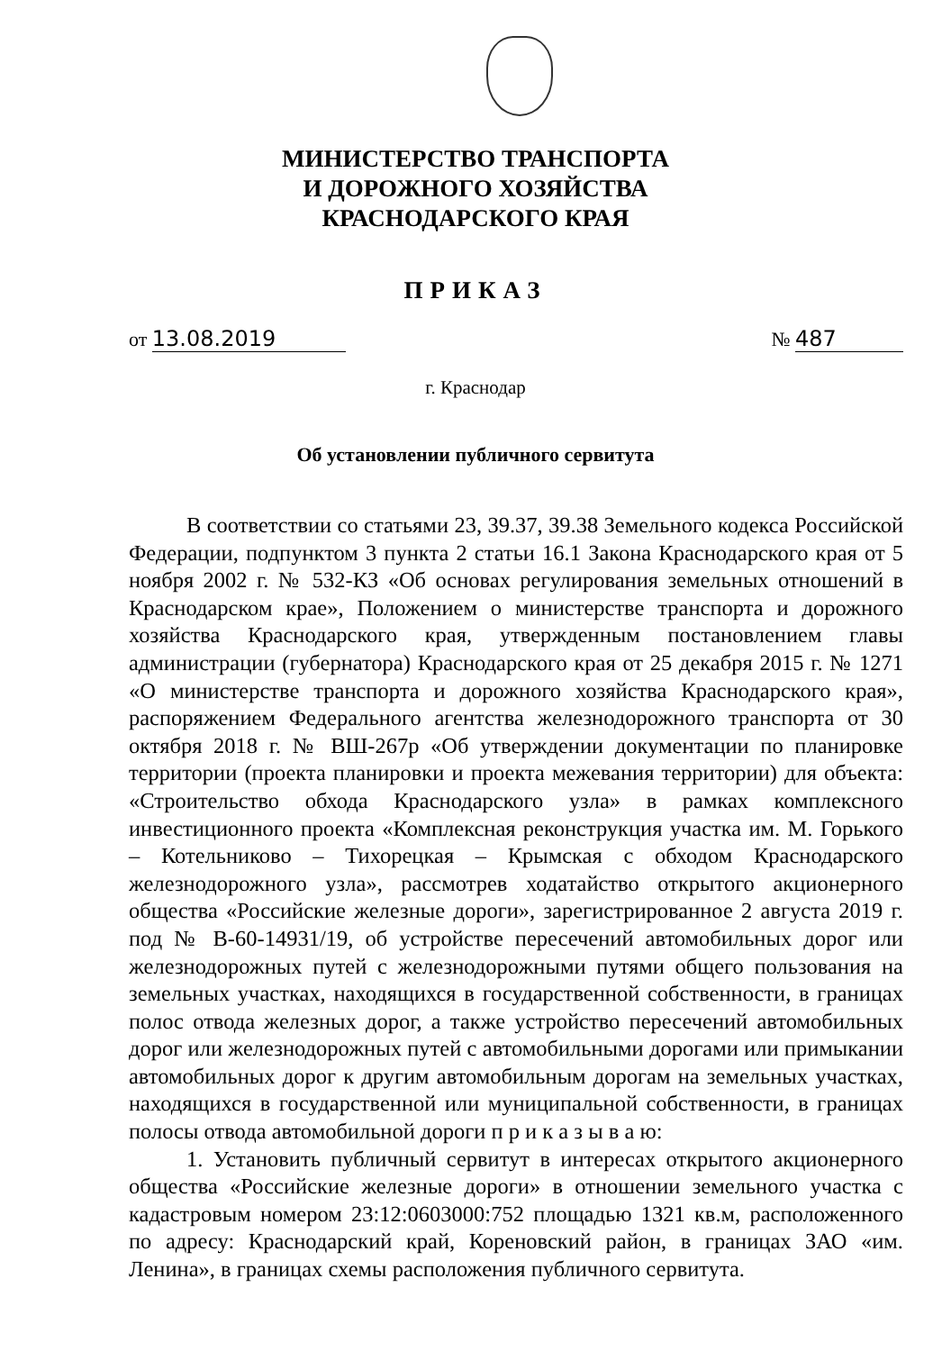МИНИСТЕРСТВО ТРАНСПОРТА
И ДОРОЖНОГО ХОЗЯЙСТВА
КРАСНОДАРСКОГО КРАЯ
ПРИКАЗ
от 13.08.2019 № 487
г. Краснодар
Об установлении публичного сервитута
В соответствии со статьями 23, 39.37, 39.38 Земельного кодекса Российской Федерации, подпунктом 3 пункта 2 статьи 16.1 Закона Краснодарского края от 5 ноября 2002 г. № 532-КЗ «Об основах регулирования земельных отношений в Краснодарском крае», Положением о министерстве транспорта и дорожного хозяйства Краснодарского края, утвержденным постановлением главы администрации (губернатора) Краснодарского края от 25 декабря 2015 г. № 1271 «О министерстве транспорта и дорожного хозяйства Краснодарского края», распоряжением Федерального агентства железнодорожного транспорта от 30 октября 2018 г. № ВШ-267р «Об утверждении документации по планировке территории (проекта планировки и проекта межевания территории) для объекта: «Строительство обхода Краснодарского узла» в рамках комплексного инвестиционного проекта «Комплексная реконструкция участка им. М. Горького – Котельниково – Тихорецкая – Крымская с обходом Краснодарского железнодорожного узла», рассмотрев ходатайство открытого акционерного общества «Российские железные дороги», зарегистрированное 2 августа 2019 г. под № В-60-14931/19, об устройстве пересечений автомобильных дорог или железнодорожных путей с железнодорожными путями общего пользования на земельных участках, находящихся в государственной собственности, в границах полос отвода железных дорог, а также устройство пересечений автомобильных дорог или железнодорожных путей с автомобильными дорогами или примыкании автомобильных дорог к другим автомобильным дорогам на земельных участках, находящихся в государственной или муниципальной собственности, в границах полосы отвода автомобильной дороги п р и к а з ы в а ю:
1. Установить публичный сервитут в интересах открытого акционерного общества «Российские железные дороги» в отношении земельного участка с кадастровым номером 23:12:0603000:752 площадью 1321 кв.м, расположенного по адресу: Краснодарский край, Кореновский район, в границах ЗАО «им. Ленина», в границах схемы расположения публичного сервитута.